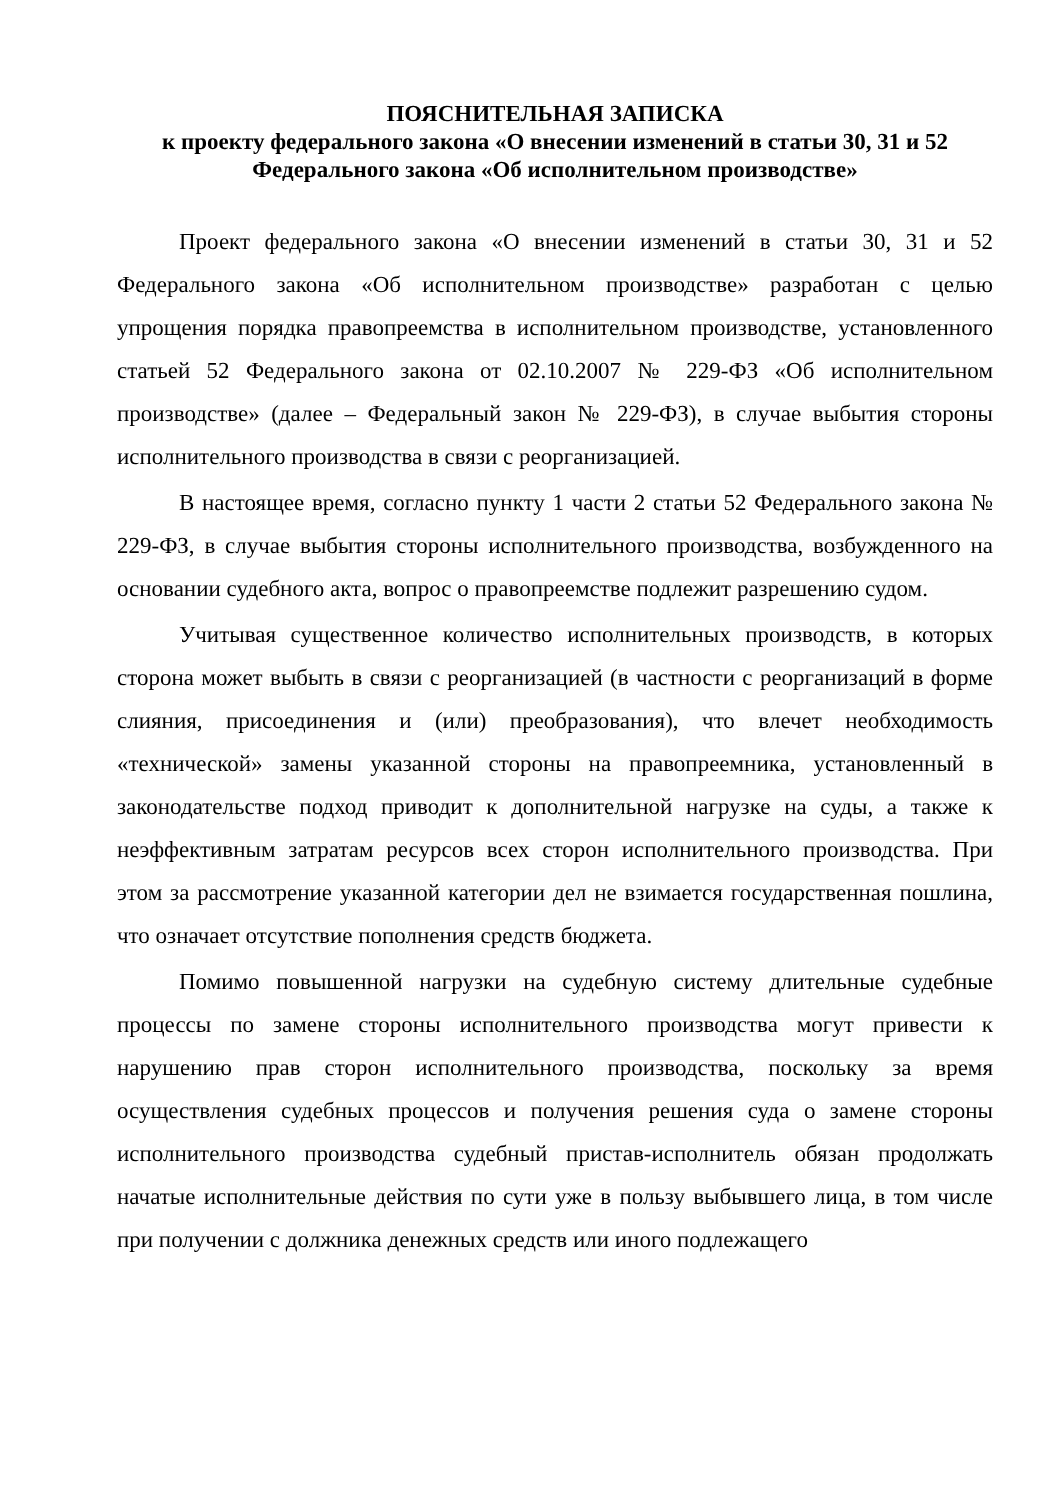ПОЯСНИТЕЛЬНАЯ ЗАПИСКА
к проекту федерального закона «О внесении изменений в статьи 30, 31 и 52 Федерального закона «Об исполнительном производстве»
Проект федерального закона «О внесении изменений в статьи 30, 31 и 52 Федерального закона «Об исполнительном производстве» разработан с целью упрощения порядка правопреемства в исполнительном производстве, установленного статьей 52 Федерального закона от 02.10.2007 № 229-ФЗ «Об исполнительном производстве» (далее – Федеральный закон № 229-ФЗ), в случае выбытия стороны исполнительного производства в связи с реорганизацией.
В настоящее время, согласно пункту 1 части 2 статьи 52 Федерального закона № 229-ФЗ, в случае выбытия стороны исполнительного производства, возбужденного на основании судебного акта, вопрос о правопреемстве подлежит разрешению судом.
Учитывая существенное количество исполнительных производств, в которых сторона может выбыть в связи с реорганизацией (в частности с реорганизаций в форме слияния, присоединения и (или) преобразования), что влечет необходимость «технической» замены указанной стороны на правопреемника, установленный в законодательстве подход приводит к дополнительной нагрузке на суды, а также к неэффективным затратам ресурсов всех сторон исполнительного производства. При этом за рассмотрение указанной категории дел не взимается государственная пошлина, что означает отсутствие пополнения средств бюджета.
Помимо повышенной нагрузки на судебную систему длительные судебные процессы по замене стороны исполнительного производства могут привести к нарушению прав сторон исполнительного производства, поскольку за время осуществления судебных процессов и получения решения суда о замене стороны исполнительного производства судебный пристав-исполнитель обязан продолжать начатые исполнительные действия по сути уже в пользу выбывшего лица, в том числе при получении с должника денежных средств или иного подлежащего